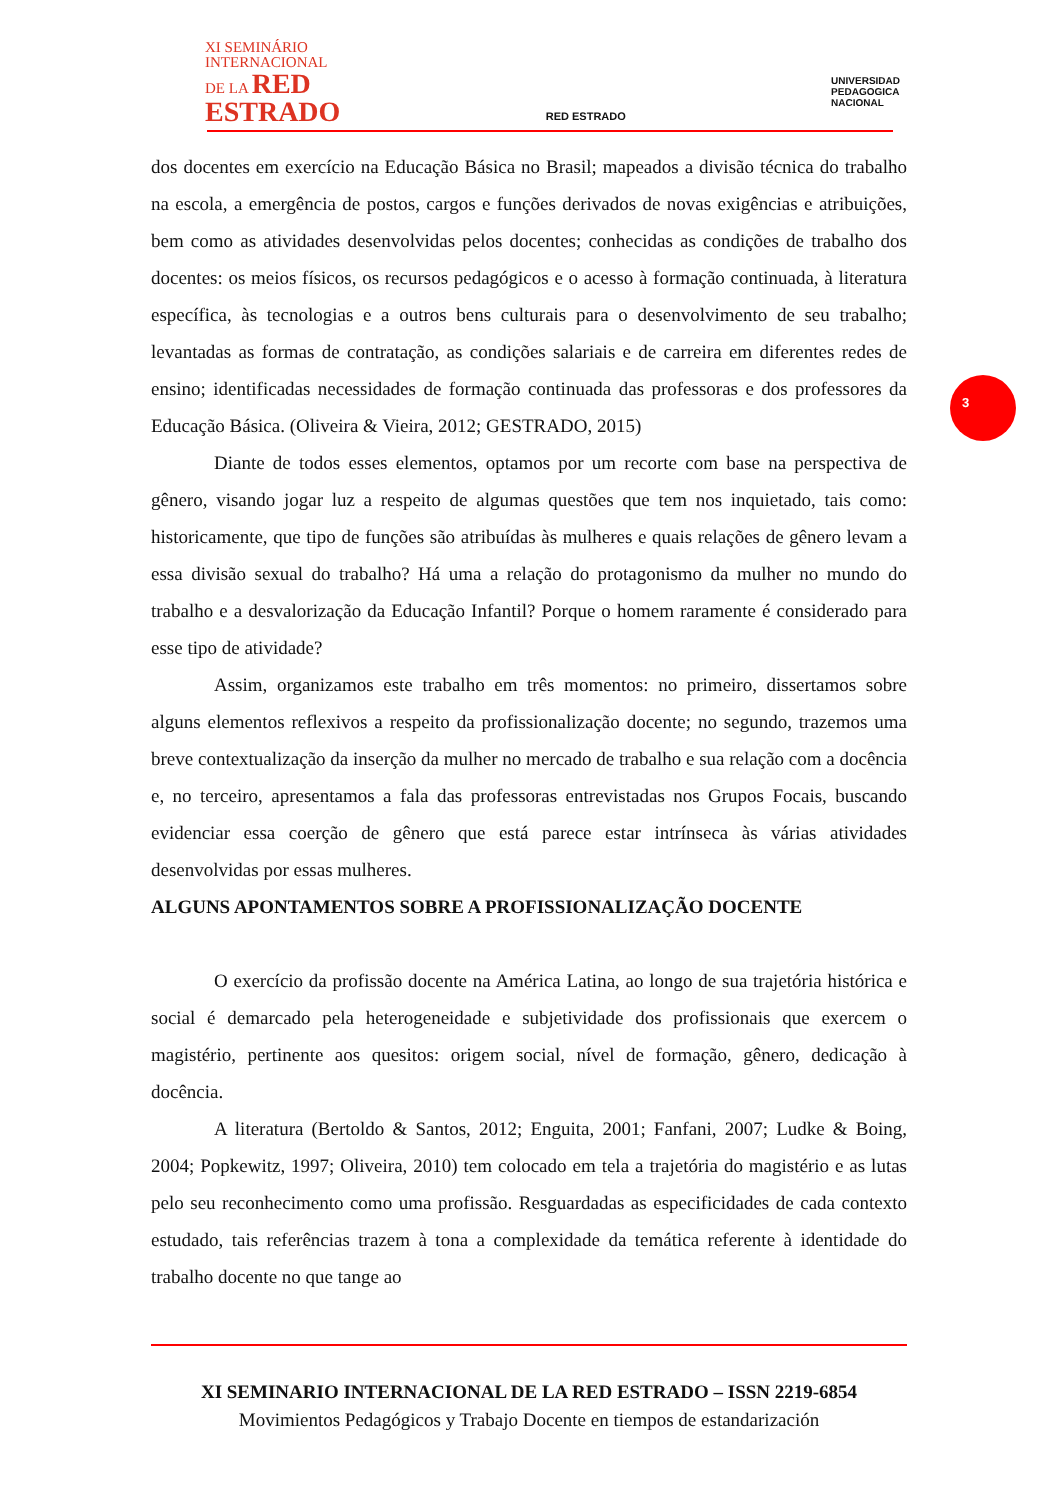XI SEMINÁRIO
INTERNACIONAL
DE LA RED
ESTRADO
RED ESTRADO
UNIVERSIDAD
PEDAGOGICA
NACIONAL
dos docentes em exercício na Educação Básica no Brasil; mapeados a divisão técnica do trabalho na escola, a emergência de postos, cargos e funções derivados de novas exigências e atribuições, bem como as atividades desenvolvidas pelos docentes; conhecidas as condições de trabalho dos docentes: os meios físicos, os recursos pedagógicos e o acesso à formação continuada, à literatura específica, às tecnologias e a outros bens culturais para o desenvolvimento de seu trabalho; levantadas as formas de contratação, as condições salariais e de carreira em diferentes redes de ensino; identificadas necessidades de formação continuada das professoras e dos professores da Educação Básica. (Oliveira & Vieira, 2012; GESTRADO, 2015)
Diante de todos esses elementos, optamos por um recorte com base na perspectiva de gênero, visando jogar luz a respeito de algumas questões que tem nos inquietado, tais como: historicamente, que tipo de funções são atribuídas às mulheres e quais relações de gênero levam a essa divisão sexual do trabalho? Há uma a relação do protagonismo da mulher no mundo do trabalho e a desvalorização da Educação Infantil? Porque o homem raramente é considerado para esse tipo de atividade?
Assim, organizamos este trabalho em três momentos: no primeiro, dissertamos sobre alguns elementos reflexivos a respeito da profissionalização docente; no segundo, trazemos uma breve contextualização da inserção da mulher no mercado de trabalho e sua relação com a docência e, no terceiro, apresentamos a fala das professoras entrevistadas nos Grupos Focais, buscando evidenciar essa coerção de gênero que está parece estar intrínseca às várias atividades desenvolvidas por essas mulheres.
ALGUNS APONTAMENTOS SOBRE A PROFISSIONALIZAÇÃO DOCENTE
O exercício da profissão docente na América Latina, ao longo de sua trajetória histórica e social é demarcado pela heterogeneidade e subjetividade dos profissionais que exercem o magistério, pertinente aos quesitos: origem social, nível de formação, gênero, dedicação à docência.
A literatura (Bertoldo & Santos, 2012; Enguita, 2001; Fanfani, 2007; Ludke & Boing, 2004; Popkewitz, 1997; Oliveira, 2010) tem colocado em tela a trajetória do magistério e as lutas pelo seu reconhecimento como uma profissão. Resguardadas as especificidades de cada contexto estudado, tais referências trazem à tona a complexidade da temática referente à identidade do trabalho docente no que tange ao
3
XI SEMINARIO INTERNACIONAL DE LA RED ESTRADO – ISSN 2219-6854
Movimientos Pedagógicos y Trabajo Docente en tiempos de estandarización